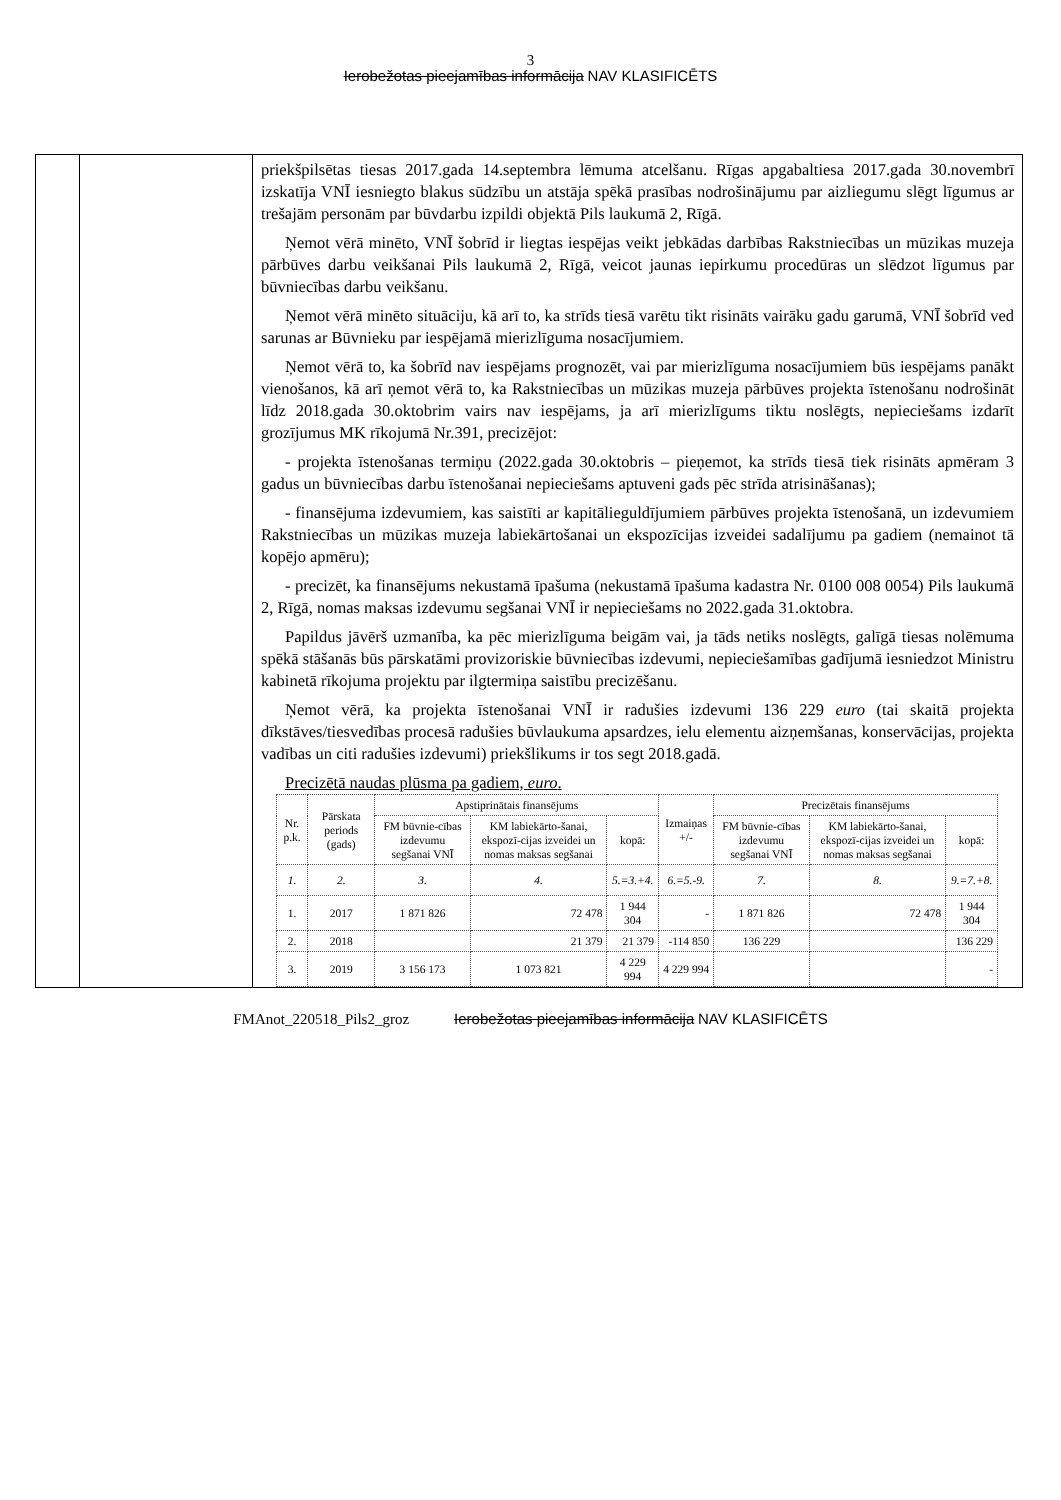3
Ierobežotas pieejamības informācija NAV KLASIFICĒTS
| | | priekšpilsētas tiesas 2017.gada 14.septembra lēmuma atcelšanu. Rīgas apgabaltiesa 2017.gada 30.novembrī izskatīja VNĪ iesniegto blakus sūdzību un atstāja spēkā prasības nodrošinājumu par aizliegumu slēgt līgumus ar trešajām personām par būvdarbu izpildi objektā Pils laukumā 2, Rīgā. Ņemot vērā minēto, VNĪ šobrīd ir liegtas iespējas veikt jebkādas darbības Rakstniecības un mūzikas muzeja pārbūves darbu veikšanai Pils laukumā 2, Rīgā, veicot jaunas iepirkumu procedūras un slēdzot līgumus par būvniecības darbu veikšanu. Ņemot vērā minēto situāciju, kā arī to, ka strīds tiesā varētu tikt risināts vairāku gadu garumā, VNĪ šobrīd ved sarunas ar Būvnieku par iespējamā mierizlīguma nosacījumiem. Ņemot vērā to, ka šobrīd nav iespējams prognozēt, vai par mierizlīguma nosacījumiem būs iespējams panākt vienošanos, kā arī ņemot vērā to, ka Rakstniecības un mūzikas muzeja pārbūves projekta īstenošanu nodrošināt līdz 2018.gada 30.oktobrim vairs nav iespējams, ja arī mierizlīgums tiktu noslēgts, nepieciešams izdarīt grozījumus MK rīkojumā Nr.391, precizējot: - projekta īstenošanas termiņu (2022.gada 30.oktobris – pieņemot, ka strīds tiesā tiek risināts apmēram 3 gadus un būvniecības darbu īstenošanai nepieciešams aptuveni gads pēc strīda atrisināšanas); - finansējuma izdevumiem, kas saistīti ar kapitālieguldījumiem pārbūves projekta īstenošanā, un izdevumiem Rakstniecības un mūzikas muzeja labiekārtošanai un ekspozīcijas izveidei sadalījumu pa gadiem (nemainot tā kopējo apmēru); - precizēt, ka finansējums nekustamā īpašuma (nekustamā īpašuma kadastra Nr. 0100 008 0054) Pils laukumā 2, Rīgā, nomas maksas izdevumu segšanai VNĪ ir nepieciešams no 2022.gada 31.oktobra. Papildus jāvērš uzmanība, ka pēc mierizlīguma beigām vai, ja tāds netiks noslēgts, galīgā tiesas nolēmuma spēkā stāšanās būs pārskatāmi provizoriskie būvniecības izdevumi, nepieciešamības gadījumā iesniedzot Ministru kabinetā rīkojuma projektu par ilgtermiņa saistību precizēšanu. Ņemot vērā, ka projekta īstenošanai VNĪ ir radušies izdevumi 136 229 euro (tai skaitā projekta dīkstāves/tiesvedības procesā radušies būvlaukuma apsardzes, ielu elementu aizņemšanas, konservācijas, projekta vadības un citi radušies izdevumi) priekšlikums ir tos segt 2018.gadā. Precizētā naudas plūsma pa gadiem, euro . / Nr. p.k. / Pārskata periods (gads) / Apstiprinātais finansējums / / / Izmaiņas +/- / Precizētais finansējums / / / / --- / --- / --- / --- / --- / --- / --- / --- / --- / / / / FM būvnie-cības izdevumu segšanai VNĪ / KM labiekārto-šanai, ekspozī-cijas izveidei un nomas maksas segšanai / kopā: / / FM būvnie-cības izdevumu segšanai VNĪ / KM labiekārto-šanai, ekspozī-cijas izveidei un nomas maksas segšanai / kopā: / / 1. / 2. / 3. / 4. / 5.=3.+4. / 6.=5.-9. / 7. / 8. / 9.=7.+8. / / 1. / 2017 / 1 871 826 / 72 478 / 1 944 304 / - / 1 871 826 / 72 478 / 1 944 304 / / 2. / 2018 / / 21 379 / 21 379 / -114 850 / 136 229 / / 136 229 / / 3. / 2019 / 3 156 173 / 1 073 821 / 4 229 994 / 4 229 994 / / / - / |
FMAnot_220518_Pils2_groz Ierobežotas pieejamības informācija NAV KLASIFICĒTS